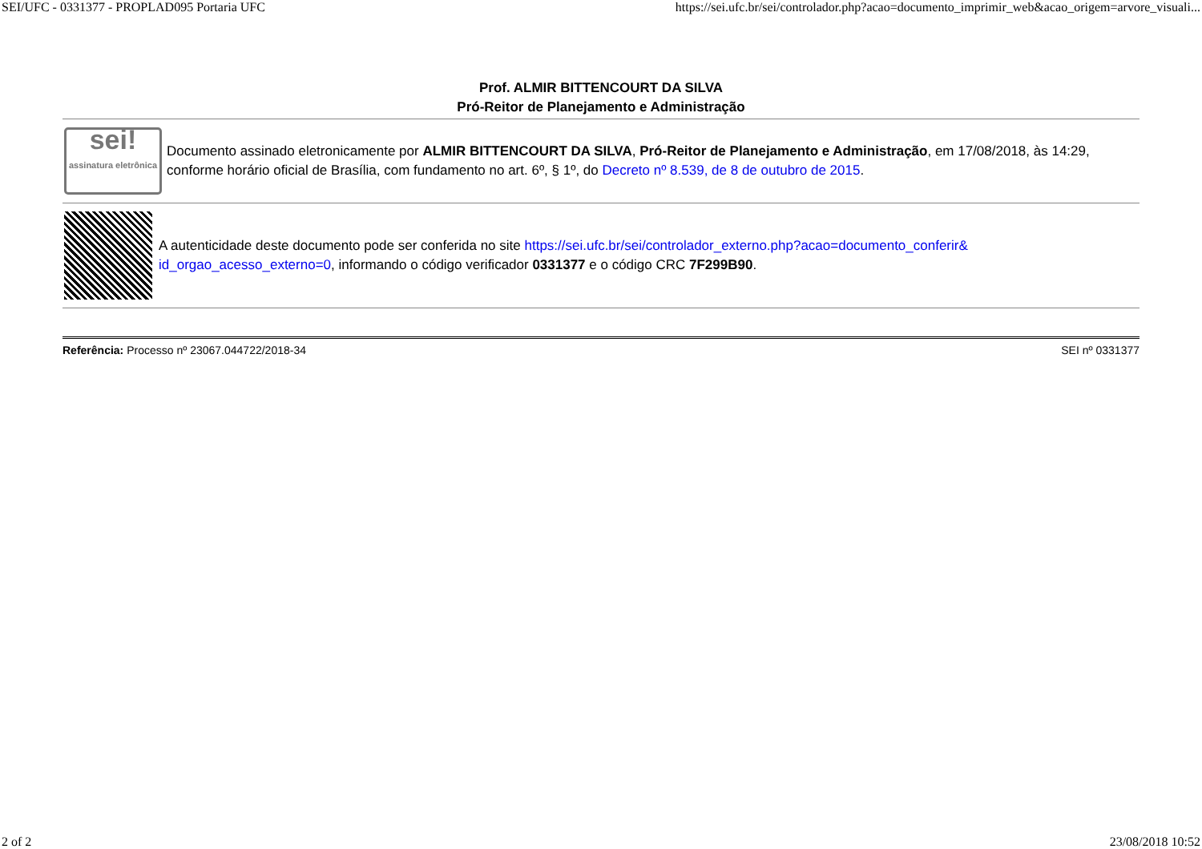SEI/UFC - 0331377 - PROPLAD095 Portaria UFC https://sei.ufc.br/sei/controlador.php?acao=documento_imprimir_web&acao_origem=arvore_visuali...
Prof. ALMIR BITTENCOURT DA SILVA
Pró-Reitor de Planejamento e Administração
sei!
assinatura eletrônica
Documento assinado eletronicamente por ALMIR BITTENCOURT DA SILVA, Pró-Reitor de Planejamento e Administração, em 17/08/2018, às 14:29, conforme horário oficial de Brasília, com fundamento no art. 6º, § 1º, do Decreto nº 8.539, de 8 de outubro de 2015.
A autenticidade deste documento pode ser conferida no site https://sei.ufc.br/sei/controlador_externo.php?acao=documento_conferir& id_orgao_acesso_externo=0, informando o código verificador 0331377 e o código CRC 7F299B90.
Referência: Processo nº 23067.044722/2018-34 SEI nº 0331377
2 of 2 23/08/2018 10:52